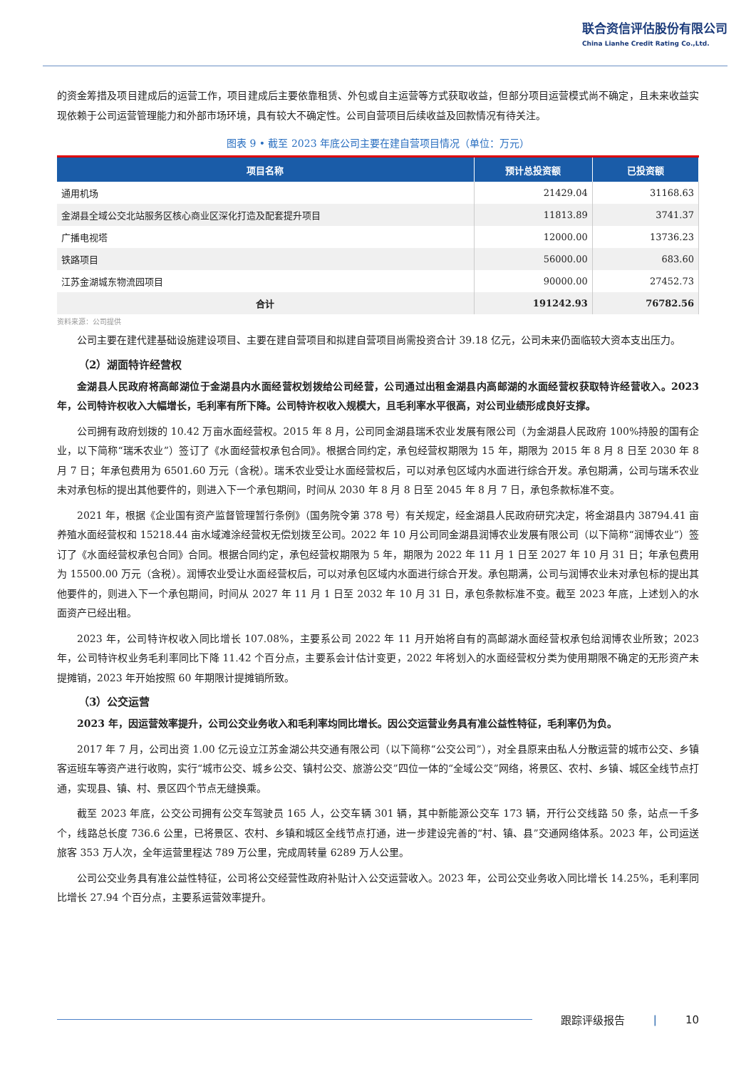联合资信评估股份有限公司
China Lianhe Credit Rating Co.,Ltd.
的资金筹措及项目建成后的运营工作，项目建成后主要依靠租赁、外包或自主运营等方式获取收益，但部分项目运营模式尚不确定，且未来收益实现依赖于公司运营管理能力和外部市场环境，具有较大不确定性。公司自营项目后续收益及回款情况有待关注。
图表 9 • 截至 2023 年底公司主要在建自营项目情况（单位：万元）
| 项目名称 | 预计总投资额 | 已投资额 |
| --- | --- | --- |
| 通用机场 | 21429.04 | 31168.63 |
| 金湖县全域公交北站服务区核心商业区深化打造及配套提升项目 | 11813.89 | 3741.37 |
| 广播电视塔 | 12000.00 | 13736.23 |
| 铁路项目 | 56000.00 | 683.60 |
| 江苏金湖城东物流园项目 | 90000.00 | 27452.73 |
| 合计 | 191242.93 | 76782.56 |
资料来源：公司提供
公司主要在建代建基础设施建设项目、主要在建自营项目和拟建自营项目尚需投资合计 39.18 亿元，公司未来仍面临较大资本支出压力。
（2）湖面特许经营权
金湖县人民政府将高邮湖位于金湖县内水面经营权划拨给公司经营，公司通过出租金湖县内高邮湖的水面经营权获取特许经营收入。2023 年，公司特许权收入大幅增长，毛利率有所下降。公司特许权收入规模大，且毛利率水平很高，对公司业绩形成良好支撑。
公司拥有政府划拨的 10.42 万亩水面经营权。2015 年 8 月，公司同金湖县瑞禾农业发展有限公司（为金湖县人民政府 100%持股的国有企业，以下简称“瑞禾农业”）签订了《水面经营权承包合同》。根据合同约定，承包经营权期限为 15 年，期限为 2015 年 8 月 8 日至 2030 年 8 月 7 日；年承包费用为 6501.60 万元（含税）。瑞禾农业受让水面经营权后，可以对承包区域内水面进行综合开发。承包期满，公司与瑞禾农业未对承包标的提出其他要件的，则进入下一个承包期间，时间从 2030 年 8 月 8 日至 2045 年 8 月 7 日，承包条款标准不变。
2021 年，根据《企业国有资产监督管理暂行条例》（国务院令第 378 号）有关规定，经金湖县人民政府研究决定，将金湖县内 38794.41 亩养殖水面经营权和 15218.44 亩水域滩涂经营权无偿划拨至公司。2022 年 10 月公司同金湖县润博农业发展有限公司（以下简称“润博农业”）签订了《水面经营权承包合同》合同。根据合同约定，承包经营权期限为 5 年，期限为 2022 年 11 月 1 日至 2027 年 10 月 31 日；年承包费用为 15500.00 万元（含税）。润博农业受让水面经营权后，可以对承包区域内水面进行综合开发。承包期满，公司与润博农业未对承包标的提出其他要件的，则进入下一个承包期间，时间从 2027 年 11 月 1 日至 2032 年 10 月 31 日，承包条款标准不变。截至 2023 年底，上述划入的水面资产已经出租。
2023 年，公司特许权收入同比增长 107.08%，主要系公司 2022 年 11 月开始将自有的高邮湖水面经营权承包给润博农业所致；2023 年，公司特许权业务毛利率同比下降 11.42 个百分点，主要系会计估计变更，2022 年将划入的水面经营权分类为使用期限不确定的无形资产未提摊销，2023 年开始按照 60 年期限计提摊销所致。
（3）公交运营
2023 年，因运营效率提升，公司公交业务收入和毛利率均同比增长。因公交运营业务具有准公益性特征，毛利率仍为负。
2017 年 7 月，公司出资 1.00 亿元设立江苏金湖公共交通有限公司（以下简称“公交公司”），对全县原来由私人分散运营的城市公交、乡镇客运班车等资产进行收购，实行“城市公交、城乡公交、镇村公交、旅游公交”四位一体的“全域公交”网络，将景区、农村、乡镇、城区全线节点打通，实现县、镇、村、景区四个节点无缝换乘。
截至 2023 年底，公交公司拥有公交车驾驶员 165 人，公交车辆 301 辆，其中新能源公交车 173 辆，开行公交线路 50 条，站点一千多个，线路总长度 736.6 公里，已将景区、农村、乡镇和城区全线节点打通，进一步建设完善的“村、镇、县”交通网络体系。2023 年，公司运送旅客 353 万人次，全年运营里程达 789 万公里，完成周转量 6289 万人公里。
公司公交业务具有准公益性特征，公司将公交经营性政府补贴计入公交运营收入。2023 年，公司公交业务收入同比增长 14.25%，毛利率同比增长 27.94 个百分点，主要系运营效率提升。
跟踪评级报告 | 10